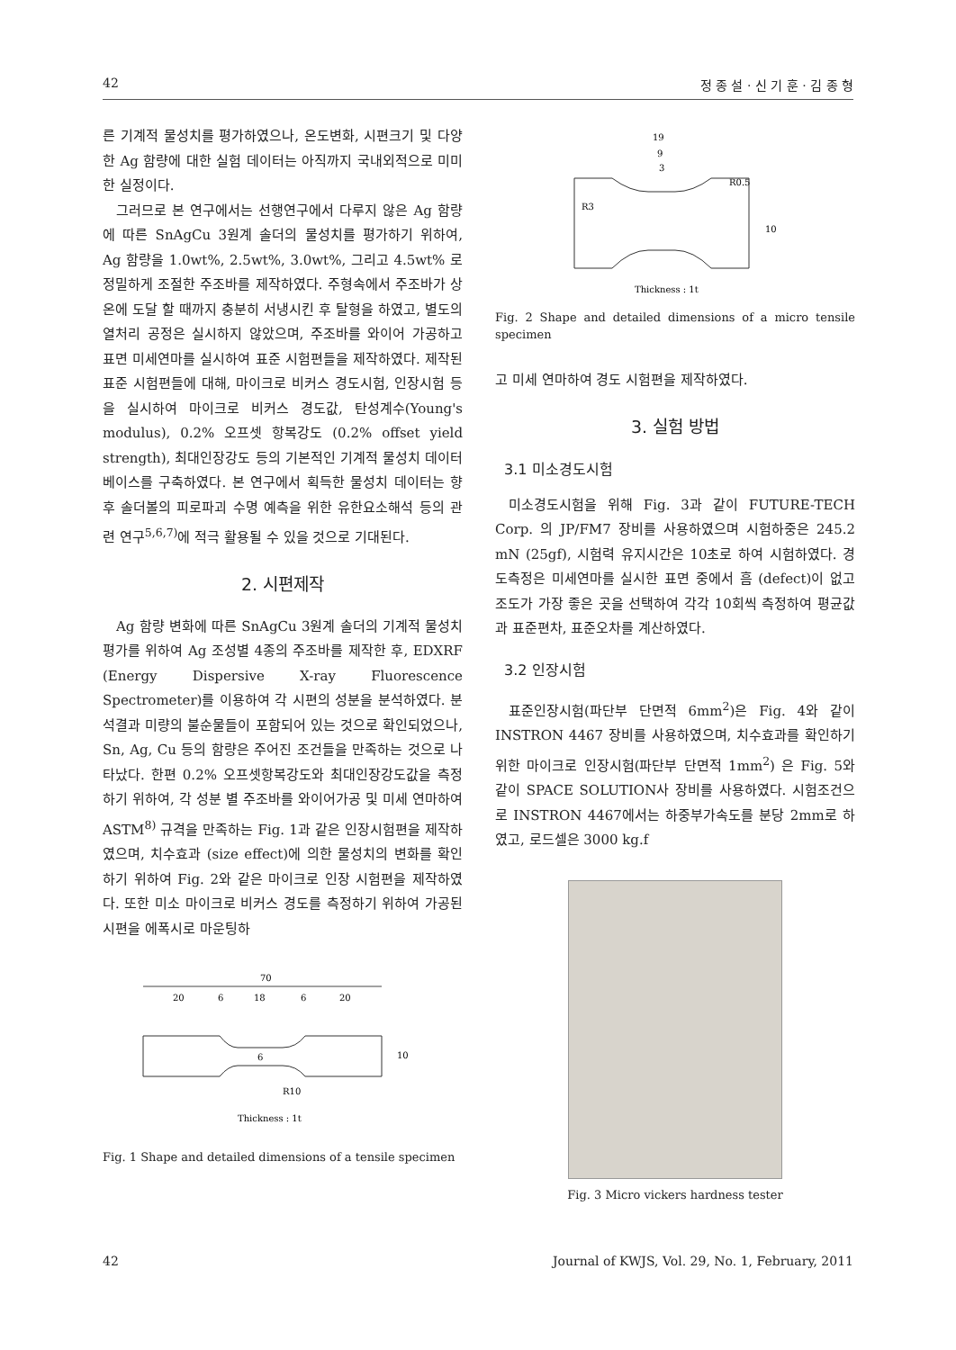42 정 종 설 · 신 기 훈 · 김 종 형
른 기계적 물성치를 평가하였으나, 온도변화, 시편크기 및 다양한 Ag 함량에 대한 실험 데이터는 아직까지 국내외적으로 미미한 실정이다.
그러므로 본 연구에서는 선행연구에서 다루지 않은 Ag 함량에 따른 SnAgCu 3원계 솔더의 물성치를 평가하기 위하여, Ag 함량을 1.0wt%, 2.5wt%, 3.0wt%, 그리고 4.5wt% 로 정밀하게 조절한 주조바를 제작하였다. 주형속에서 주조바가 상온에 도달 할 때까지 충분히 서냉시킨 후 탈형을 하였고, 별도의 열처리 공정은 실시하지 않았으며, 주조바를 와이어 가공하고 표면 미세연마를 실시하여 표준 시험편들을 제작하였다. 제작된 표준 시험편들에 대해, 마이크로 비커스 경도시험, 인장시험 등을 실시하여 마이크로 비커스 경도값, 탄성계수(Young's modulus), 0.2% 오프셋 항복강도 (0.2% offset yield strength), 최대인장강도 등의 기본적인 기계적 물성치 데이터베이스를 구축하였다. 본 연구에서 획득한 물성치 데이터는 향후 솔더볼의 피로파괴 수명 예측을 위한 유한요소해석 등의 관련 연구<sup>5,6,7)</sup>에 적극 활용될 수 있을 것으로 기대된다.
2. 시편제작
Ag 함량 변화에 따른 SnAgCu 3원계 솔더의 기계적 물성치 평가를 위하여 Ag 조성별 4종의 주조바를 제작한 후, EDXRF (Energy Dispersive X-ray Fluorescence Spectrometer)를 이용하여 각 시편의 성분을 분석하였다. 분석결과 미량의 불순물들이 포함되어 있는 것으로 확인되었으나, Sn, Ag, Cu 등의 함량은 주어진 조건들을 만족하는 것으로 나타났다. 한편 0.2% 오프셋항복강도와 최대인장강도값을 측정하기 위하여, 각 성분 별 주조바를 와이어가공 및 미세 연마하여 ASTM<sup>8)</sup> 규격을 만족하는 Fig. 1과 같은 인장시험편을 제작하였으며, 치수효과 (size effect)에 의한 물성치의 변화를 확인하기 위하여 Fig. 2와 같은 마이크로 인장 시험편을 제작하였다. 또한 미소 마이크로 비커스 경도를 측정하기 위하여 가공된 시편을 에폭시로 마운팅하
70
20
6
18
6
20
10
6
R10
Thickness : 1t
Fig. 1 Shape and detailed dimensions of a tensile specimen
19
9
3
R0.5
R3
10
Thickness : 1t
Fig. 2 Shape and detailed dimensions of a micro tensile specimen
고 미세 연마하여 경도 시험편을 제작하였다.
3. 실험 방법
3.1 미소경도시험
미소경도시험을 위해 Fig. 3과 같이 FUTURE-TECH Corp. 의 JP/FM7 장비를 사용하였으며 시험하중은 245.2 mN (25gf), 시험력 유지시간은 10초로 하여 시험하였다. 경도측정은 미세연마를 실시한 표면 중에서 흠 (defect)이 없고 조도가 가장 좋은 곳을 선택하여 각각 10회씩 측정하여 평균값과 표준편차, 표준오차를 계산하였다.
3.2 인장시험
표준인장시험(파단부 단면적 6mm<sup>2</sup>)은 Fig. 4와 같이 INSTRON 4467 장비를 사용하였으며, 치수효과를 확인하기 위한 마이크로 인장시험(파단부 단면적 1mm<sup>2</sup>) 은 Fig. 5와 같이 SPACE SOLUTION사 장비를 사용하였다. 시험조건으로 INSTRON 4467에서는 하중부가속도를 분당 2mm로 하였고, 로드셀은 3000 kg.f
Fig. 3 Micro vickers hardness tester
42 Journal of KWJS, Vol. 29, No. 1, February, 2011